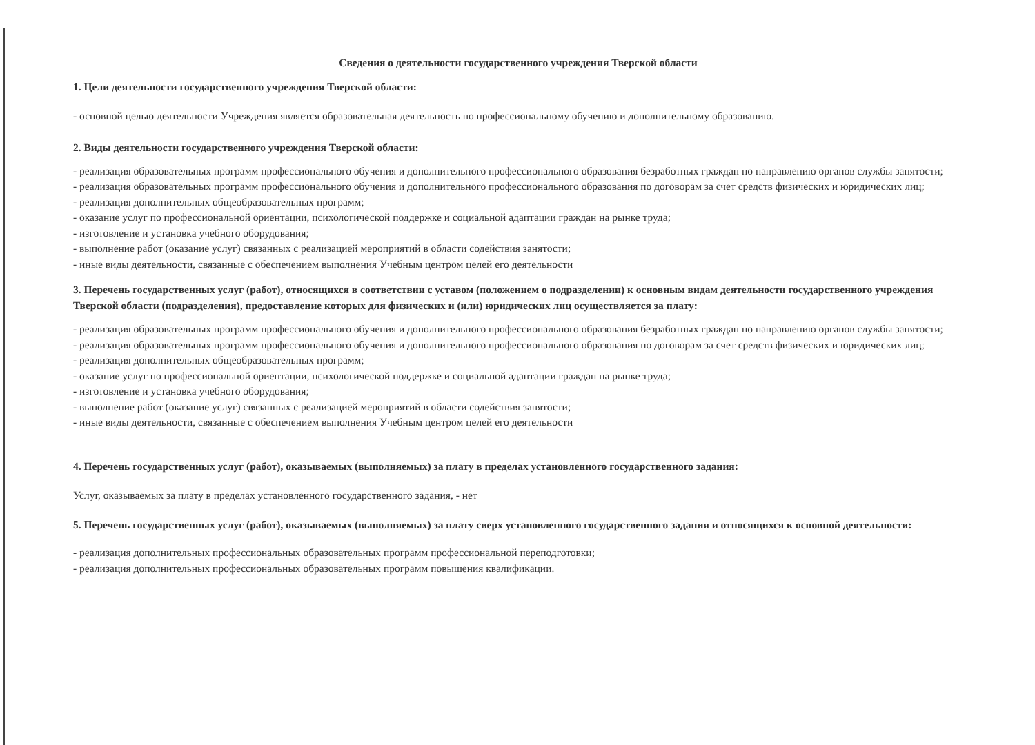Сведения о деятельности государственного учреждения Тверской области
1. Цели деятельности государственного учреждения Тверской области:
- основной целью деятельности Учреждения является образовательная деятельность по профессиональному обучению и дополнительному образованию.
2. Виды деятельности государственного учреждения Тверской области:
- реализация образовательных программ профессионального обучения и дополнительного профессионального образования безработных граждан по направлению органов службы занятости;
- реализация образовательных программ профессионального обучения и дополнительного профессионального образования по договорам за счет средств физических и юридических лиц;
- реализация дополнительных общеобразовательных программ;
- оказание услуг по профессиональной ориентации, психологической поддержке и социальной адаптации граждан на рынке труда;
- изготовление и установка учебного оборудования;
- выполнение работ (оказание услуг) связанных с реализацией мероприятий в области содействия занятости;
- иные виды деятельности, связанные с обеспечением выполнения Учебным центром целей его деятельности
3. Перечень государственных услуг (работ), относящихся в соответствии с уставом (положением о подразделении) к основным видам деятельности государственного учреждения Тверской области (подразделения), предоставление которых для физических и (или) юридических лиц осуществляется за плату:
- реализация образовательных программ профессионального обучения и дополнительного профессионального образования безработных граждан по направлению органов службы занятости;
- реализация образовательных программ профессионального обучения и дополнительного профессионального образования по договорам за счет средств физических и юридических лиц;
- реализация дополнительных общеобразовательных программ;
- оказание услуг по профессиональной ориентации, психологической поддержке и социальной адаптации граждан на рынке труда;
- изготовление и установка учебного оборудования;
- выполнение работ (оказание услуг) связанных с реализацией мероприятий в области содействия занятости;
- иные виды деятельности, связанные с обеспечением выполнения Учебным центром целей его деятельности
4. Перечень государственных услуг (работ), оказываемых (выполняемых) за плату в пределах установленного государственного задания:
Услуг, оказываемых за плату в пределах установленного государственного задания, - нет
5. Перечень государственных услуг (работ), оказываемых (выполняемых) за плату сверх установленного государственного задания и относящихся к основной деятельности:
- реализация дополнительных профессиональных образовательных программ профессиональной переподготовки;
- реализация дополнительных профессиональных образовательных программ повышения квалификации.